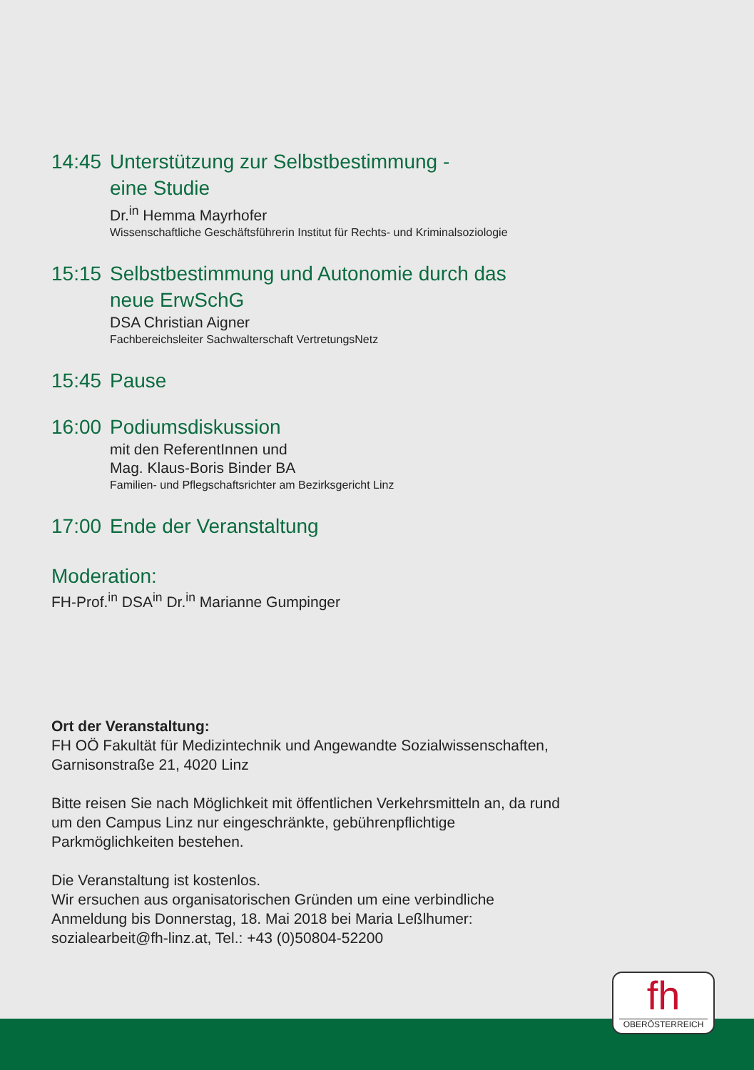14:45 Unterstützung zur Selbstbestimmung -
eine Studie
Dr.<sup>in</sup> Hemma Mayrhofer
Wissenschaftliche Geschäftsführerin Institut für Rechts- und Kriminalsoziologie
15:15 Selbstbestimmung und Autonomie durch das
neue ErwSchG
DSA Christian Aigner
Fachbereichsleiter Sachwalterschaft VertretungsNetz
15:45 Pause
16:00 Podiumsdiskussion
mit den ReferentInnen und
Mag. Klaus-Boris Binder BA
Familien- und Pflegschaftsrichter am Bezirksgericht Linz
17:00 Ende der Veranstaltung
Moderation:
FH-Prof.<sup>in</sup> DSA<sup>in</sup> Dr.<sup>in</sup> Marianne Gumpinger
Ort der Veranstaltung:
FH OÖ Fakultät für Medizintechnik und Angewandte Sozialwissenschaften, Garnisonstraße 21, 4020 Linz
Bitte reisen Sie nach Möglichkeit mit öffentlichen Verkehrsmitteln an, da rund um den Campus Linz nur eingeschränkte, gebührenpflichtige Parkmöglichkeiten bestehen.
Die Veranstaltung ist kostenlos.
Wir ersuchen aus organisatorischen Gründen um eine verbindliche Anmeldung bis Donnerstag, 18. Mai 2018 bei Maria Leßlhumer: sozialearbeit@fh-linz.at, Tel.: +43 (0)50804-52200
fh
OBERÖSTERREICH